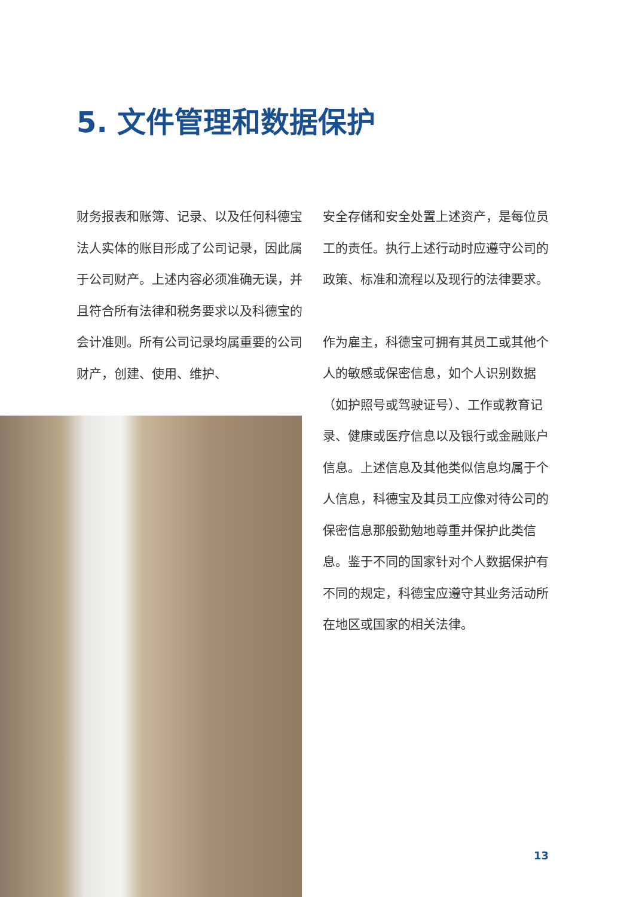5. 文件管理和数据保护
财务报表和账簿、记录、以及任何科德宝法人实体的账目形成了公司记录，因此属于公司财产。上述内容必须准确无误，并且符合所有法律和税务要求以及科德宝的会计准则。所有公司记录均属重要的公司财产，创建、使用、维护、
安全存储和安全处置上述资产，是每位员工的责任。执行上述行动时应遵守公司的政策、标准和流程以及现行的法律要求。
作为雇主，科德宝可拥有其员工或其他个人的敏感或保密信息，如个人识别数据（如护照号或驾驶证号）、工作或教育记录、健康或医疗信息以及银行或金融账户信息。上述信息及其他类似信息均属于个人信息，科德宝及其员工应像对待公司的保密信息那般勤勉地尊重并保护此类信息。鉴于不同的国家针对个人数据保护有不同的规定，科德宝应遵守其业务活动所在地区或国家的相关法律。
13